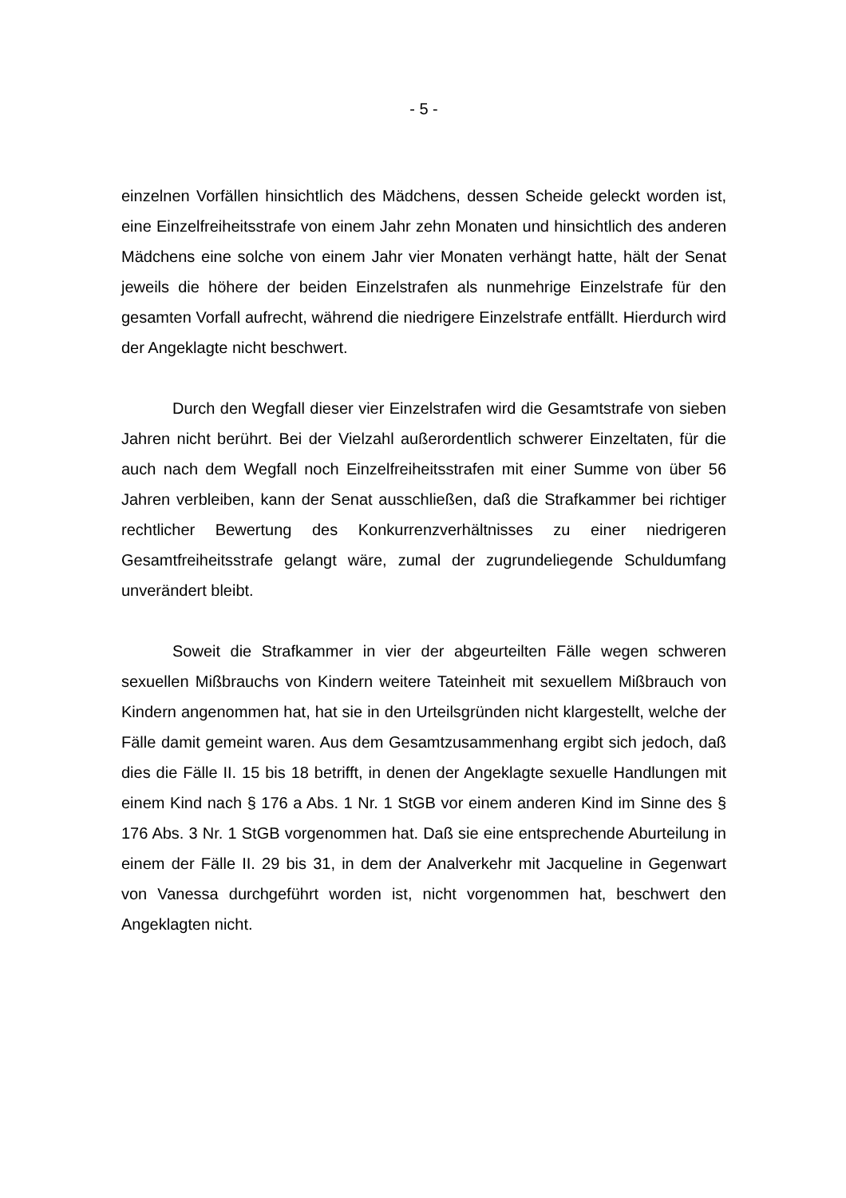- 5 -
einzelnen Vorfällen hinsichtlich des Mädchens, dessen Scheide geleckt worden ist, eine Einzelfreiheitsstrafe von einem Jahr zehn Monaten und hinsichtlich des anderen Mädchens eine solche von einem Jahr vier Monaten verhängt hatte, hält der Senat jeweils die höhere der beiden Einzelstrafen als nunmehrige Einzelstrafe für den gesamten Vorfall aufrecht, während die niedrigere Einzelstrafe entfällt. Hierdurch wird der Angeklagte nicht beschwert.
Durch den Wegfall dieser vier Einzelstrafen wird die Gesamtstrafe von sieben Jahren nicht berührt. Bei der Vielzahl außerordentlich schwerer Einzeltaten, für die auch nach dem Wegfall noch Einzelfreiheitsstrafen mit einer Summe von über 56 Jahren verbleiben, kann der Senat ausschließen, daß die Strafkammer bei richtiger rechtlicher Bewertung des Konkurrenzverhältnisses zu einer niedrigeren Gesamtfreiheitsstrafe gelangt wäre, zumal der zugrundeliegende Schuldumfang unverändert bleibt.
Soweit die Strafkammer in vier der abgeurteilten Fälle wegen schweren sexuellen Mißbrauchs von Kindern weitere Tateinheit mit sexuellem Mißbrauch von Kindern angenommen hat, hat sie in den Urteilsgründen nicht klargestellt, welche der Fälle damit gemeint waren. Aus dem Gesamtzusammenhang ergibt sich jedoch, daß dies die Fälle II. 15 bis 18 betrifft, in denen der Angeklagte sexuelle Handlungen mit einem Kind nach § 176 a Abs. 1 Nr. 1 StGB vor einem anderen Kind im Sinne des § 176 Abs. 3 Nr. 1 StGB vorgenommen hat. Daß sie eine entsprechende Aburteilung in einem der Fälle II. 29 bis 31, in dem der Analverkehr mit Jacqueline in Gegenwart von Vanessa durchgeführt worden ist, nicht vorgenommen hat, beschwert den Angeklagten nicht.